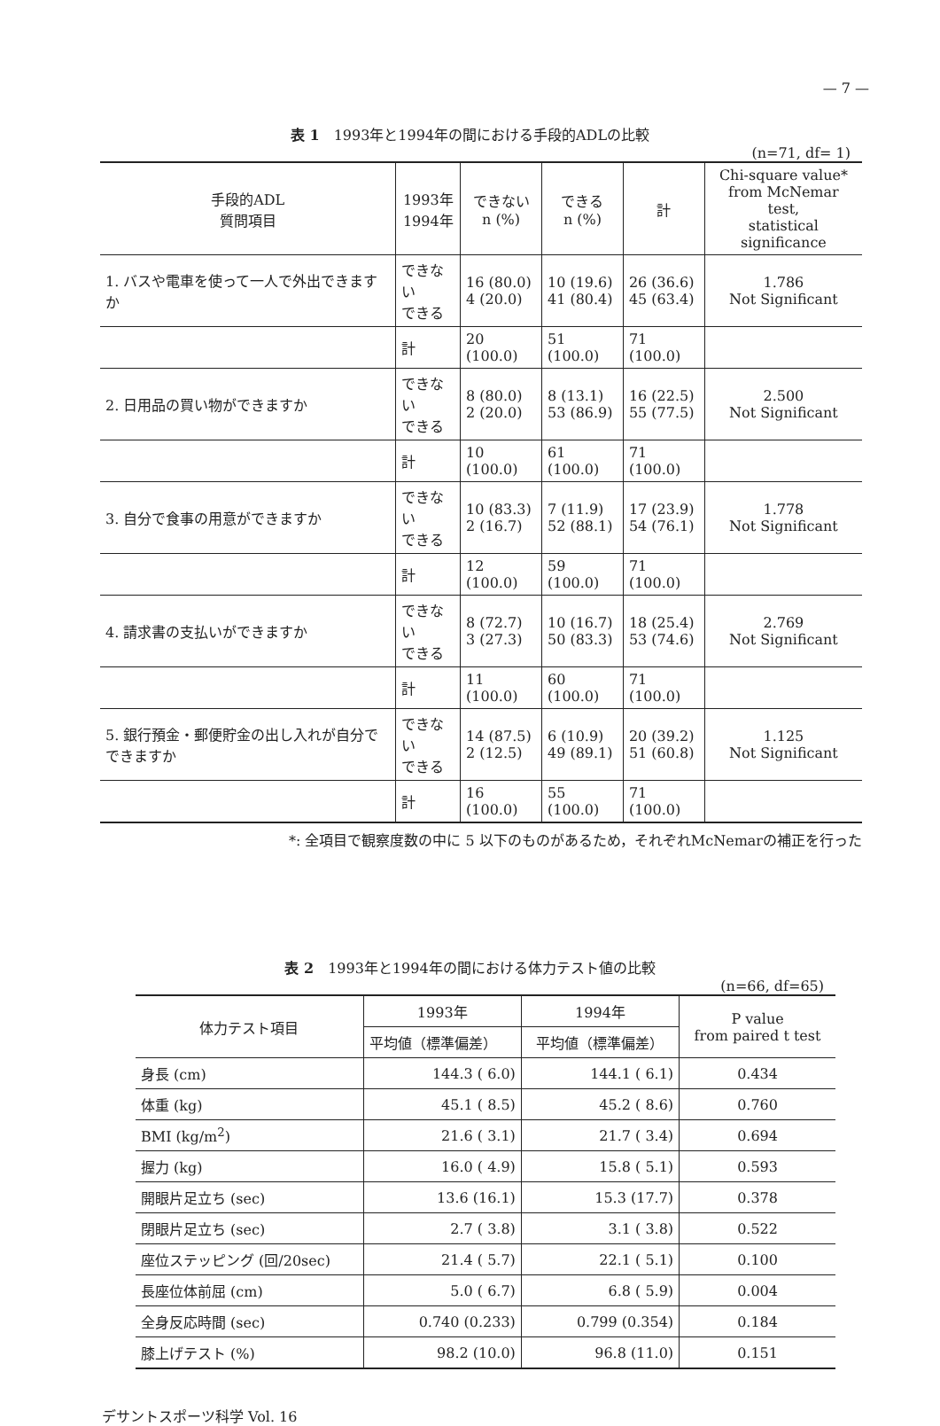— 7 —
表 1　1993年と1994年の間における手段的ADLの比較
(n=71, df= 1)
| 手段的ADL 質問項目 | 1993年 1994年 | できない n (%) | できる n (%) | 計 | Chi-square value* from McNemar test, statistical significance |
| --- | --- | --- | --- | --- | --- |
| 1. バスや電車を使って一人で外出できますか | できない できる | 16 (80.0) 4 (20.0) | 10 (19.6) 41 (80.4) | 26 (36.6) 45 (63.4) | 1.786 Not Significant |
| | 計 | 20 (100.0) | 51 (100.0) | 71 (100.0) | |
| 2. 日用品の買い物ができますか | できない できる | 8 (80.0) 2 (20.0) | 8 (13.1) 53 (86.9) | 16 (22.5) 55 (77.5) | 2.500 Not Significant |
| | 計 | 10 (100.0) | 61 (100.0) | 71 (100.0) | |
| 3. 自分で食事の用意ができますか | できない できる | 10 (83.3) 2 (16.7) | 7 (11.9) 52 (88.1) | 17 (23.9) 54 (76.1) | 1.778 Not Significant |
| | 計 | 12 (100.0) | 59 (100.0) | 71 (100.0) | |
| 4. 請求書の支払いができますか | できない できる | 8 (72.7) 3 (27.3) | 10 (16.7) 50 (83.3) | 18 (25.4) 53 (74.6) | 2.769 Not Significant |
| | 計 | 11 (100.0) | 60 (100.0) | 71 (100.0) | |
| 5. 銀行預金・郵便貯金の出し入れが自分でできますか | できない できる | 14 (87.5) 2 (12.5) | 6 (10.9) 49 (89.1) | 20 (39.2) 51 (60.8) | 1.125 Not Significant |
| | 計 | 16 (100.0) | 55 (100.0) | 71 (100.0) | |
*: 全項目で観察度数の中に 5 以下のものがあるため，それぞれMcNemarの補正を行った
表 2　1993年と1994年の間における体力テスト値の比較
(n=66, df=65)
| 体力テスト項目 | 1993年 | 1994年 | P value from paired t test |
| --- | --- | --- | --- |
| | 平均値（標準偏差） | 平均値（標準偏差） | |
| 身長 (cm) | 144.3 ( 6.0) | 144.1 ( 6.1) | 0.434 |
| 体重 (kg) | 45.1 ( 8.5) | 45.2 ( 8.6) | 0.760 |
| BMI (kg/m<sup>2</sup>) | 21.6 ( 3.1) | 21.7 ( 3.4) | 0.694 |
| 握力 (kg) | 16.0 ( 4.9) | 15.8 ( 5.1) | 0.593 |
| 開眼片足立ち (sec) | 13.6 (16.1) | 15.3 (17.7) | 0.378 |
| 閉眼片足立ち (sec) | 2.7 ( 3.8) | 3.1 ( 3.8) | 0.522 |
| 座位ステッピング (回/20sec) | 21.4 ( 5.7) | 22.1 ( 5.1) | 0.100 |
| 長座位体前屈 (cm) | 5.0 ( 6.7) | 6.8 ( 5.9) | 0.004 |
| 全身反応時間 (sec) | 0.740 (0.233) | 0.799 (0.354) | 0.184 |
| 膝上げテスト (%) | 98.2 (10.0) | 96.8 (11.0) | 0.151 |
デサントスポーツ科学 Vol. 16